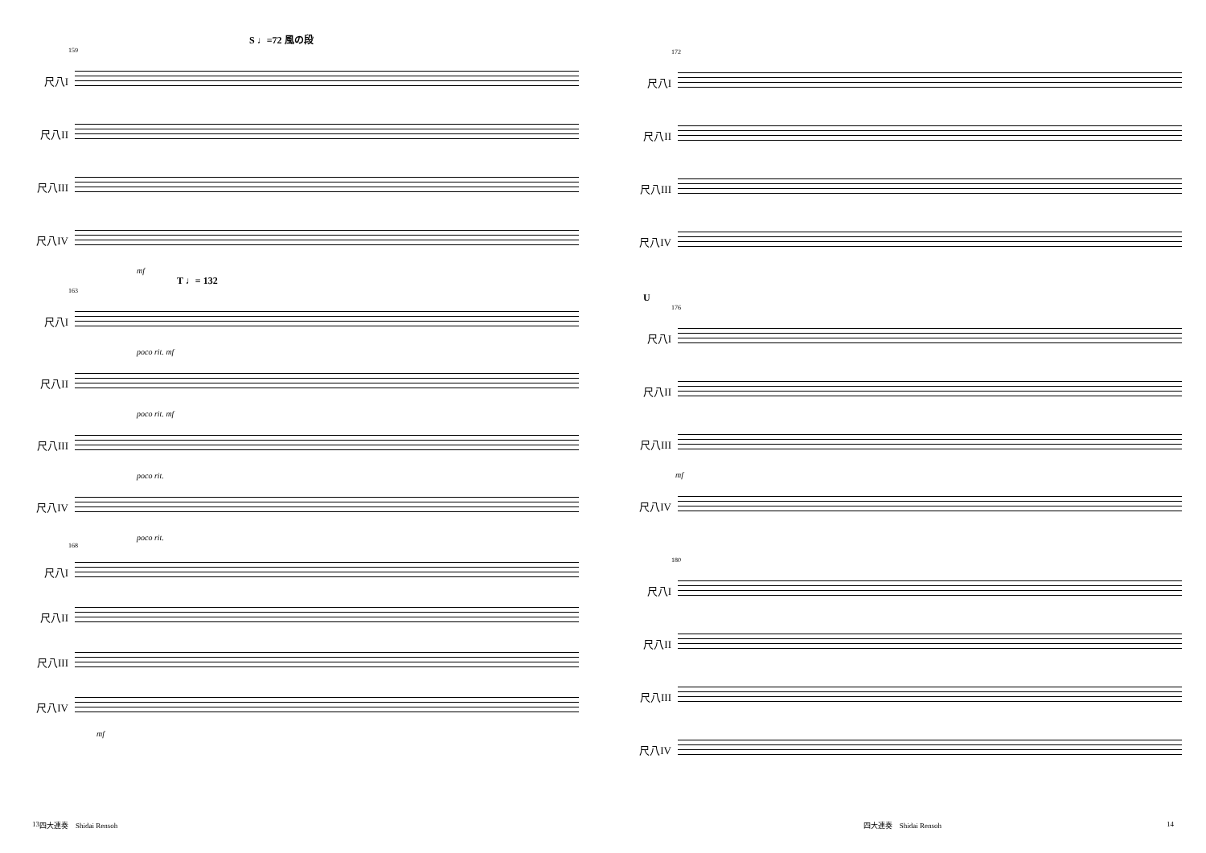S ♩=72 風の段
159
尺八I
尺八II
尺八III
尺八IV
mf
T ♩= 132
163
尺八I
poco rit. mf
尺八II
poco rit. mf
尺八III
poco rit.
尺八IV
poco rit.
168
尺八I
尺八II
尺八III
尺八IV
mf
172
尺八I
尺八II
尺八III
尺八IV
U
176
尺八I
尺八II
尺八III
mf
尺八IV
180
尺八I
尺八II
尺八III
尺八IV
13 四大連奏　Shidai Rensoh 四大連奏　Shidai Rensoh 14